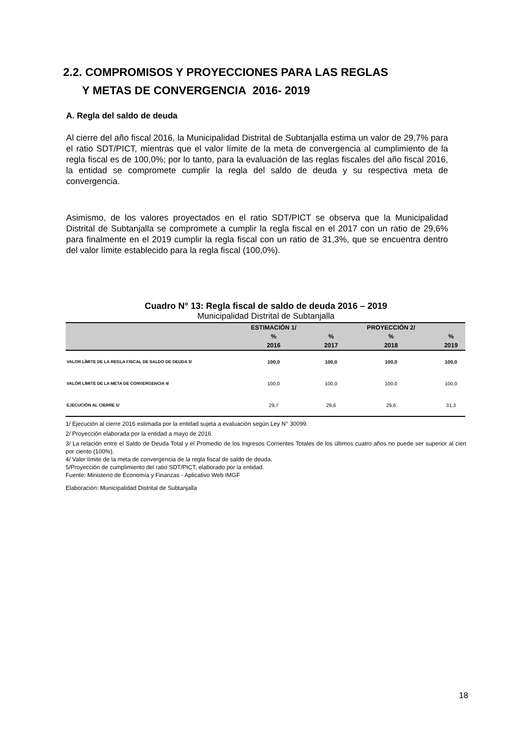2.2. COMPROMISOS Y PROYECCIONES PARA LAS REGLAS
Y METAS DE CONVERGENCIA 2016- 2019
A. Regla del saldo de deuda
Al cierre del año fiscal 2016, la Municipalidad Distrital de Subtanjalla estima un valor de 29,7% para el ratio SDT/PICT, mientras que el valor límite de la meta de convergencia al cumplimiento de la regla fiscal es de 100,0%; por lo tanto, para la evaluación de las reglas fiscales del año fiscal 2016, la entidad se compromete cumplir la regla del saldo de deuda y su respectiva meta de convergencia.
Asimismo, de los valores proyectados en el ratio SDT/PICT se observa que la Municipalidad Distrital de Subtanjalla se compromete a cumplir la regla fiscal en el 2017 con un ratio de 29,6% para finalmente en el 2019 cumplir la regla fiscal con un ratio de 31,3%, que se encuentra dentro del valor límite establecido para la regla fiscal (100,0%).
Cuadro N° 13: Regla fiscal de saldo de deuda 2016 – 2019
Municipalidad Distrital de Subtanjalla
| | ESTIMACIÓN 1/ | | PROYECCIÓN 2/ | |
| --- | --- | --- | --- | --- |
| | % | % | % | % |
| | 2016 | 2017 | 2018 | 2019 |
| VALOR LÍMITE DE LA REGLA FISCAL DE SALDO DE DEUDA 3/ | 100,0 | 100,0 | 100,0 | 100,0 |
| VALOR LÍMITE DE LA META DE CONVERGENCIA 4/ | 100,0 | 100,0 | 100,0 | 100,0 |
| EJECUCIÓN AL CIERRE 5/ | 29,7 | 29,6 | 29,6 | 31,3 |
1/ Ejecución al cierre 2016 estimada por la entidad sujeta a evaluación según Ley N° 30099.
2/ Proyección elaborada por la entidad a mayo de 2016.
3/ La relación entre el Saldo de Deuda Total y el Promedio de los Ingresos Corrientes Totales de los últimos cuatro años no puede ser superior al cien por ciento (100%).
4/ Valor límite de la meta de convergencia de la regla fiscal de saldo de deuda.
5/Proyección de cumplimiento del ratio SDT/PICT, elaborado por la entidad.
Fuente: Ministerio de Economía y Finanzas - Aplicativo Web IMGF
Elaboración: Municipalidad Distrital de Subtanjalla
18